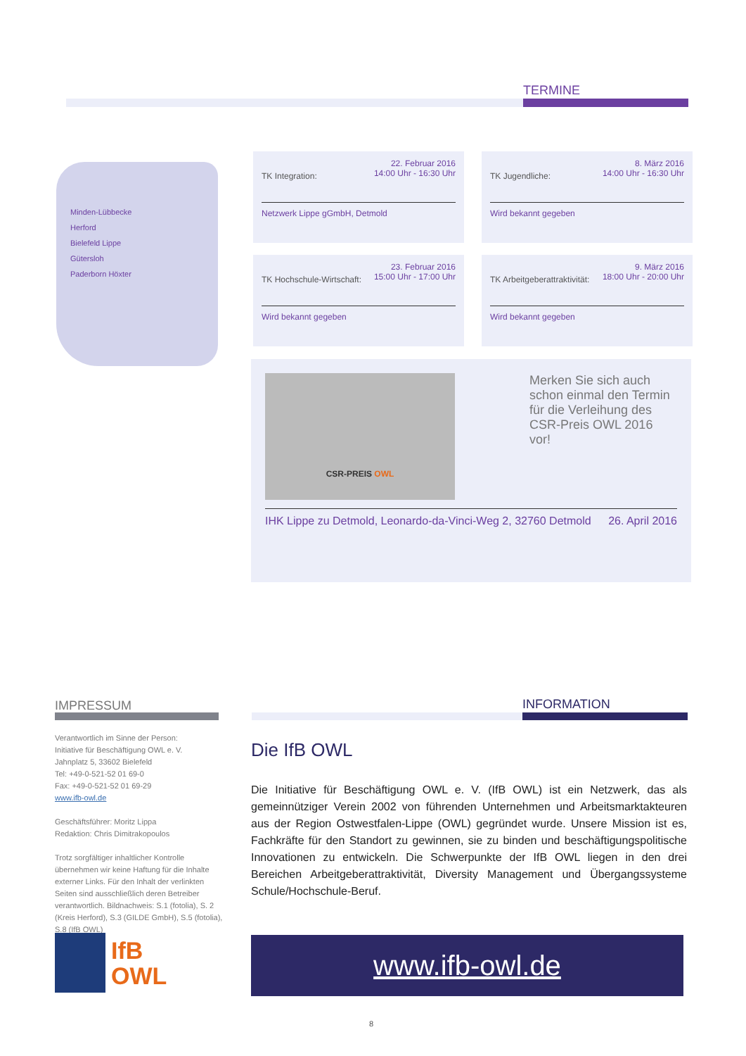TERMINE
Minden-Lübbecke
Herford
Bielefeld Lippe
Gütersloh
Paderborn Höxter
TK Integration: 22. Februar 2016
14:00 Uhr - 16:30 Uhr
Netzwerk Lippe gGmbH, Detmold
TK Jugendliche: 8. März 2016
14:00 Uhr - 16:30 Uhr
Wird bekannt gegeben
TK Hochschule-Wirtschaft: 23. Februar 2016
15:00 Uhr - 17:00 Uhr
Wird bekannt gegeben
TK Arbeitgeberattraktivität: 9. März 2016
18:00 Uhr - 20:00 Uhr
Wird bekannt gegeben
CSR-PREIS OWL
Merken Sie sich auch schon einmal den Termin für die Verleihung des CSR-Preis OWL 2016 vor!
IHK Lippe zu Detmold, Leonardo-da-Vinci-Weg 2, 32760 Detmold 26. April 2016
IMPRESSUM
Verantwortlich im Sinne der Person:
Initiative für Beschäftigung OWL e. V.
Jahnplatz 5, 33602 Bielefeld
Tel: +49-0-521-52 01 69-0
Fax: +49-0-521-52 01 69-29
www.ifb-owl.de
Geschäftsführer: Moritz Lippa
Redaktion: Chris Dimitrakopoulos
Trotz sorgfältiger inhaltlicher Kontrolle übernehmen wir keine Haftung für die Inhalte externer Links. Für den Inhalt der verlinkten Seiten sind ausschließlich deren Betreiber verantwortlich. Bildnachweis: S.1 (fotolia), S. 2 (Kreis Herford), S.3 (GILDE GmbH), S.5 (fotolia), S.8 (IfB OWL)
IfB
OWL
INFORMATION
Die IfB OWL
Die Initiative für Beschäftigung OWL e. V. (IfB OWL) ist ein Netzwerk, das als gemeinnütziger Verein 2002 von führenden Unternehmen und Arbeitsmarktakteuren aus der Region Ostwestfalen-Lippe (OWL) gegründet wurde. Unsere Mission ist es, Fachkräfte für den Standort zu gewinnen, sie zu binden und beschäftigungspolitische Innovationen zu entwickeln. Die Schwerpunkte der IfB OWL liegen in den drei Bereichen Arbeitgeberattraktivität, Diversity Management und Übergangssysteme Schule/Hochschule-Beruf.
www.ifb-owl.de
8